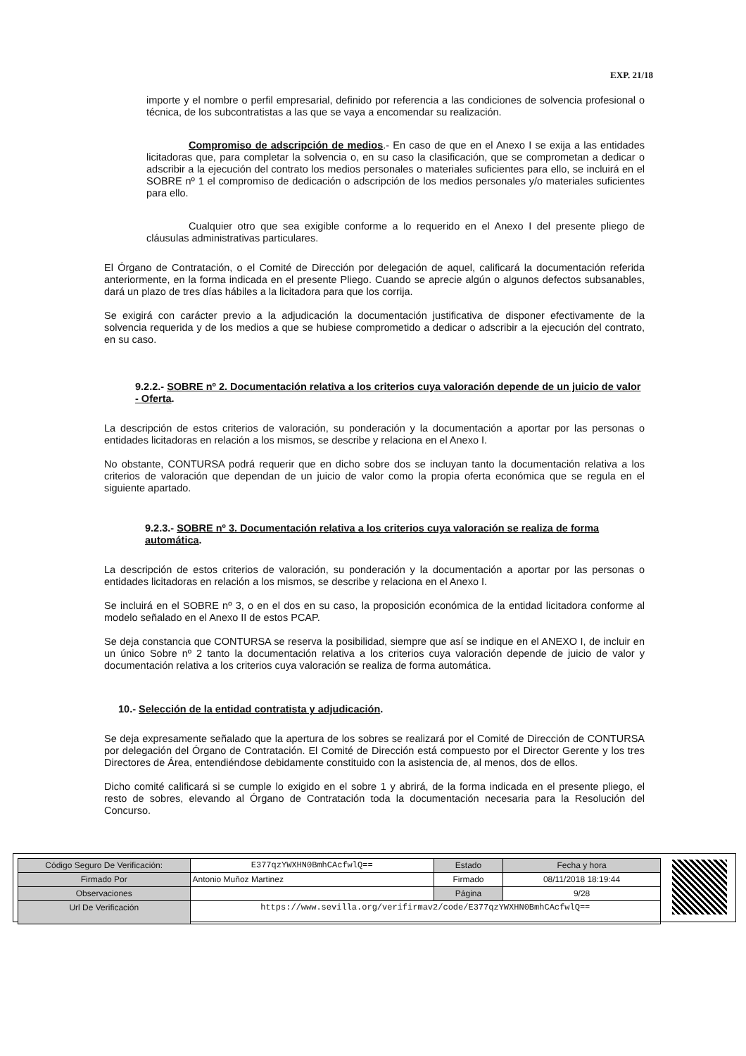EXP. 21/18
importe y el nombre o perfil empresarial, definido por referencia a las condiciones de solvencia profesional o técnica, de los subcontratistas a las que se vaya a encomendar su realización.
Compromiso de adscripción de medios.- En caso de que en el Anexo I se exija a las entidades licitadoras que, para completar la solvencia o, en su caso la clasificación, que se comprometan a dedicar o adscribir a la ejecución del contrato los medios personales o materiales suficientes para ello, se incluirá en el SOBRE nº 1 el compromiso de dedicación o adscripción de los medios personales y/o materiales suficientes para ello.
Cualquier otro que sea exigible conforme a lo requerido en el Anexo I del presente pliego de cláusulas administrativas particulares.
El Órgano de Contratación, o el Comité de Dirección por delegación de aquel, calificará la documentación referida anteriormente, en la forma indicada en el presente Pliego. Cuando se aprecie algún o algunos defectos subsanables, dará un plazo de tres días hábiles a la licitadora para que los corrija.
Se exigirá con carácter previo a la adjudicación la documentación justificativa de disponer efectivamente de la solvencia requerida y de los medios a que se hubiese comprometido a dedicar o adscribir a la ejecución del contrato, en su caso.
9.2.2.- SOBRE nº 2. Documentación relativa a los criterios cuya valoración depende de un juicio de valor - Oferta.
La descripción de estos criterios de valoración, su ponderación y la documentación a aportar por las personas o entidades licitadoras en relación a los mismos, se describe y relaciona en el Anexo I.
No obstante, CONTURSA podrá requerir que en dicho sobre dos se incluyan tanto la documentación relativa a los criterios de valoración que dependan de un juicio de valor como la propia oferta económica que se regula en el siguiente apartado.
9.2.3.- SOBRE nº 3. Documentación relativa a los criterios cuya valoración se realiza de forma automática.
La descripción de estos criterios de valoración, su ponderación y la documentación a aportar por las personas o entidades licitadoras en relación a los mismos, se describe y relaciona en el Anexo I.
Se incluirá en el SOBRE nº 3, o en el dos en su caso, la proposición económica de la entidad licitadora conforme al modelo señalado en el Anexo II de estos PCAP.
Se deja constancia que CONTURSA se reserva la posibilidad, siempre que así se indique en el ANEXO I, de incluir en un único Sobre nº 2 tanto la documentación relativa a los criterios cuya valoración depende de juicio de valor y documentación relativa a los criterios cuya valoración se realiza de forma automática.
10.- Selección de la entidad contratista y adjudicación.
Se deja expresamente señalado que la apertura de los sobres se realizará por el Comité de Dirección de CONTURSA por delegación del Órgano de Contratación. El Comité de Dirección está compuesto por el Director Gerente y los tres Directores de Área, entendiéndose debidamente constituido con la asistencia de, al menos, dos de ellos.
Dicho comité calificará si se cumple lo exigido en el sobre 1 y abrirá, de la forma indicada en el presente pliego, el resto de sobres, elevando al Órgano de Contratación toda la documentación necesaria para la Resolución del Concurso.
| Código Seguro De Verificación: | E377qzYWXHN0BmhCAcfwlQ== | Estado | Fecha y hora |
| Firmado Por | Antonio Muñoz Martinez | Firmado | 08/11/2018 18:19:44 |
| Observaciones | | Página | 9/28 |
| Url De Verificación | https://www.sevilla.org/verifirmav2/code/E377qzYWXHN0BmhCAcfwlQ== | | |